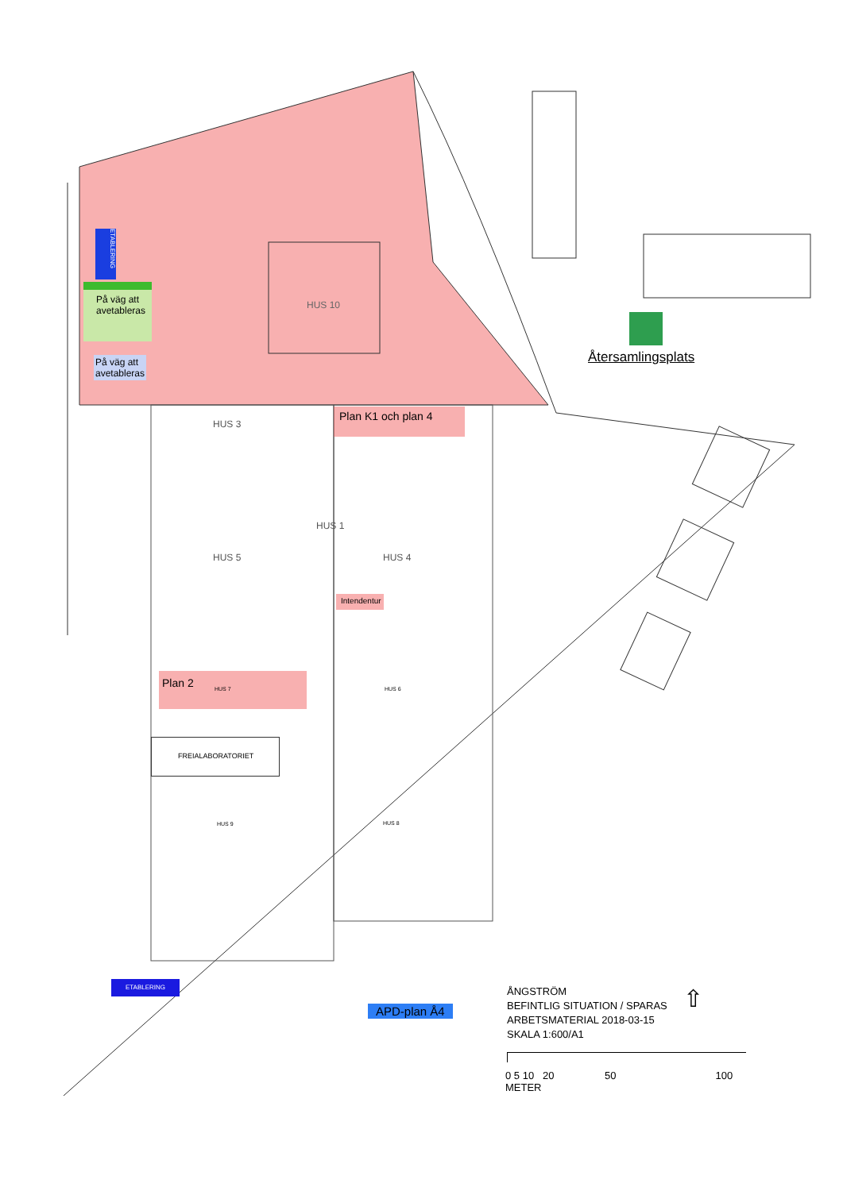ETABLERING
På väg att avetableras
På väg att
avetableras
HUS 10
Återsamlingsplats
Plan K1 och plan 4
HUS 3
HUS 5 HUS 4
HUS 1
Intendentur
Plan 2 HUS 7 HUS 6
FREIALABORATORIET
HUS 9 HUS 8
ETABLERING
APD-plan Å4
ÅNGSTRÖM
BEFINTLIG SITUATION / SPARAS
ARBETSMATERIAL 2018-03-15
SKALA 1:600/A1
⇧
0 5 10 20 50 100
METER